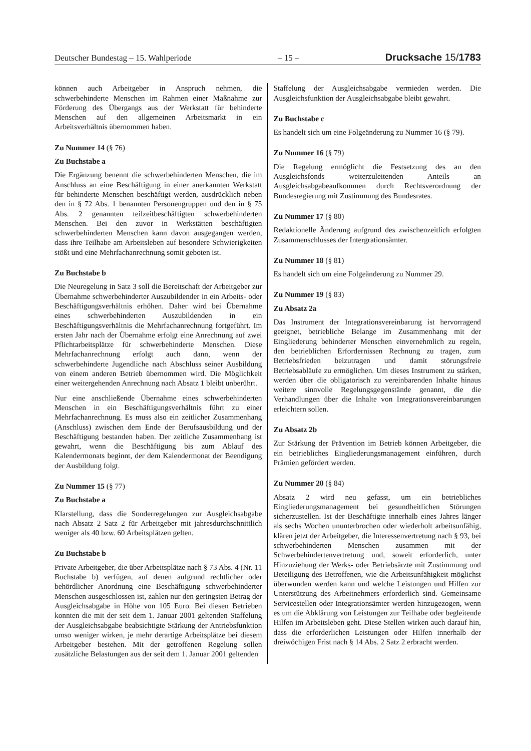Deutscher Bundestag – 15. Wahlperiode – 15 – Drucksache 15/1783
können auch Arbeitgeber in Anspruch nehmen, die schwerbehinderte Menschen im Rahmen einer Maßnahme zur Förderung des Übergangs aus der Werkstatt für behinderte Menschen auf den allgemeinen Arbeitsmarkt in ein Arbeitsverhältnis übernommen haben.
Zu Nummer 14 (§ 76)
Zu Buchstabe a
Die Ergänzung benennt die schwerbehinderten Menschen, die im Anschluss an eine Beschäftigung in einer anerkannten Werkstatt für behinderte Menschen beschäftigt werden, ausdrücklich neben den in § 72 Abs. 1 benannten Personengruppen und den in § 75 Abs. 2 genannten teilzeitbeschäftigten schwerbehinderten Menschen. Bei den zuvor in Werkstätten beschäftigten schwerbehinderten Menschen kann davon ausgegangen werden, dass ihre Teilhabe am Arbeitsleben auf besondere Schwierigkeiten stößt und eine Mehrfachanrechnung somit geboten ist.
Zu Buchstabe b
Die Neuregelung in Satz 3 soll die Bereitschaft der Arbeitgeber zur Übernahme schwerbehinderter Auszubildender in ein Arbeits- oder Beschäftigungsverhältnis erhöhen. Daher wird bei Übernahme eines schwerbehinderten Auszubildenden in ein Beschäftigungsverhältnis die Mehrfachanrechnung fortgeführt. Im ersten Jahr nach der Übernahme erfolgt eine Anrechnung auf zwei Pflichtarbeitsplätze für schwerbehinderte Menschen. Diese Mehrfachanrechnung erfolgt auch dann, wenn der schwerbehinderte Jugendliche nach Abschluss seiner Ausbildung von einem anderen Betrieb übernommen wird. Die Möglichkeit einer weitergehenden Anrechnung nach Absatz 1 bleibt unberührt.
Nur eine anschließende Übernahme eines schwerbehinderten Menschen in ein Beschäftigungsverhältnis führt zu einer Mehrfachanrechnung. Es muss also ein zeitlicher Zusammenhang (Anschluss) zwischen dem Ende der Berufsausbildung und der Beschäftigung bestanden haben. Der zeitliche Zusammenhang ist gewahrt, wenn die Beschäftigung bis zum Ablauf des Kalendermonats beginnt, der dem Kalendermonat der Beendigung der Ausbildung folgt.
Zu Nummer 15 (§ 77)
Zu Buchstabe a
Klarstellung, dass die Sonderregelungen zur Ausgleichsabgabe nach Absatz 2 Satz 2 für Arbeitgeber mit jahresdurchschnittlich weniger als 40 bzw. 60 Arbeitsplätzen gelten.
Zu Buchstabe b
Private Arbeitgeber, die über Arbeitsplätze nach § 73 Abs. 4 (Nr. 11 Buchstabe b) verfügen, auf denen aufgrund rechtlicher oder behördlicher Anordnung eine Beschäftigung schwerbehinderter Menschen ausgeschlossen ist, zahlen nur den geringsten Betrag der Ausgleichsabgabe in Höhe von 105 Euro. Bei diesen Betrieben konnten die mit der seit dem 1. Januar 2001 geltenden Staffelung der Ausgleichsabgabe beabsichtigte Stärkung der Antriebsfunktion umso weniger wirken, je mehr derartige Arbeitsplätze bei diesem Arbeitgeber bestehen. Mit der getroffenen Regelung sollen zusätzliche Belastungen aus der seit dem 1. Januar 2001 geltenden
Staffelung der Ausgleichsabgabe vermieden werden. Die Ausgleichsfunktion der Ausgleichsabgabe bleibt gewahrt.
Zu Buchstabe c
Es handelt sich um eine Folgeänderung zu Nummer 16 (§ 79).
Zu Nummer 16 (§ 79)
Die Regelung ermöglicht die Festsetzung des an den Ausgleichsfonds weiterzuleitenden Anteils an Ausgleichsabgabeaufkommen durch Rechtsverordnung der Bundesregierung mit Zustimmung des Bundesrates.
Zu Nummer 17 (§ 80)
Redaktionelle Änderung aufgrund des zwischenzeitlich erfolgten Zusammenschlusses der Intergrationsämter.
Zu Nummer 18 (§ 81)
Es handelt sich um eine Folgeänderung zu Nummer 29.
Zu Nummer 19 (§ 83)
Zu Absatz 2a
Das Instrument der Integrationsvereinbarung ist hervorragend geeignet, betriebliche Belange im Zusammenhang mit der Eingliederung behinderter Menschen einvernehmlich zu regeln, den betrieblichen Erfordernissen Rechnung zu tragen, zum Betriebsfrieden beizutragen und damit störungsfreie Betriebsabläufe zu ermöglichen. Um dieses Instrument zu stärken, werden über die obligatorisch zu vereinbarenden Inhalte hinaus weitere sinnvolle Regelungsgegenstände genannt, die die Verhandlungen über die Inhalte von Integrationsvereinbarungen erleichtern sollen.
Zu Absatz 2b
Zur Stärkung der Prävention im Betrieb können Arbeitgeber, die ein betriebliches Eingliederungsmanagement einführen, durch Prämien gefördert werden.
Zu Nummer 20 (§ 84)
Absatz 2 wird neu gefasst, um ein betriebliches Eingliederungsmanagement bei gesundheitlichen Störungen sicherzustellen. Ist der Beschäftigte innerhalb eines Jahres länger als sechs Wochen ununterbrochen oder wiederholt arbeitsunfähig, klären jetzt der Arbeitgeber, die Interessenvertretung nach § 93, bei schwerbehinderten Menschen zusammen mit der Schwerbehindertenvertretung und, soweit erforderlich, unter Hinzuziehung der Werks- oder Betriebsärzte mit Zustimmung und Beteiligung des Betroffenen, wie die Arbeitsunfähigkeit möglichst überwunden werden kann und welche Leistungen und Hilfen zur Unterstützung des Arbeitnehmers erforderlich sind. Gemeinsame Servicestellen oder Integrationsämter werden hinzugezogen, wenn es um die Abklärung von Leistungen zur Teilhabe oder begleitende Hilfen im Arbeitsleben geht. Diese Stellen wirken auch darauf hin, dass die erforderlichen Leistungen oder Hilfen innerhalb der dreiwöchigen Frist nach § 14 Abs. 2 Satz 2 erbracht werden.